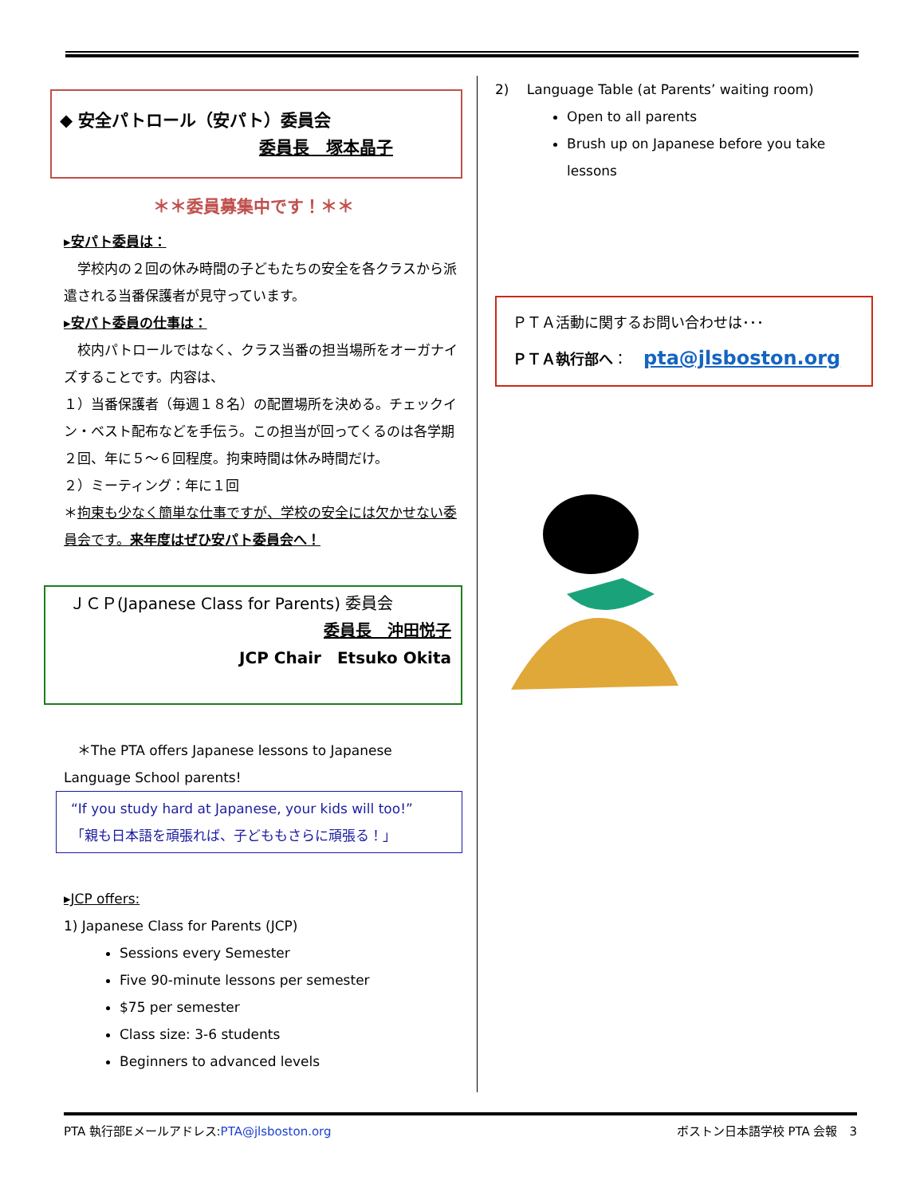◆ 安全パトロール（安パト）委員会
委員長　塚本晶子
＊＊委員募集中です！＊＊
▸安パト委員は：
　学校内の２回の休み時間の子どもたちの安全を各クラスから派遣される当番保護者が見守っています。
▸安パト委員の仕事は：
　校内パトロールではなく、クラス当番の担当場所をオーガナイズすることです。内容は、
１）当番保護者（毎週１８名）の配置場所を決める。チェックイン・ベスト配布などを手伝う。この担当が回ってくるのは各学期２回、年に５〜６回程度。拘束時間は休み時間だけ。
２）ミーティング：年に１回
＊拘束も少なく簡単な仕事ですが、学校の安全には欠かせない委員会です。来年度はぜひ安パト委員会へ！
ＪＣＰ(Japanese Class for Parents) 委員会
委員長　沖田悦子
JCP Chair　Etsuko Okita
　＊The PTA offers Japanese lessons to Japanese Language School parents!
“If you study hard at Japanese, your kids will too!”
「親も日本語を頑張れば、子どももさらに頑張る！」
▸JCP offers:
1) Japanese Class for Parents (JCP)
Sessions every Semester
Five 90-minute lessons per semester
$75 per semester
Class size: 3-6 students
Beginners to advanced levels
2)　 Language Table (at Parents’ waiting room)
Open to all parents
Brush up on Japanese before you take lessons
ＰＴＡ活動に関するお問い合わせは･･･
ＰＴＡ執行部へ： pta@jlsboston.org
PTA 執行部Eメールアドレス:PTA@jlsboston.org ボストン日本語学校 PTA 会報　3